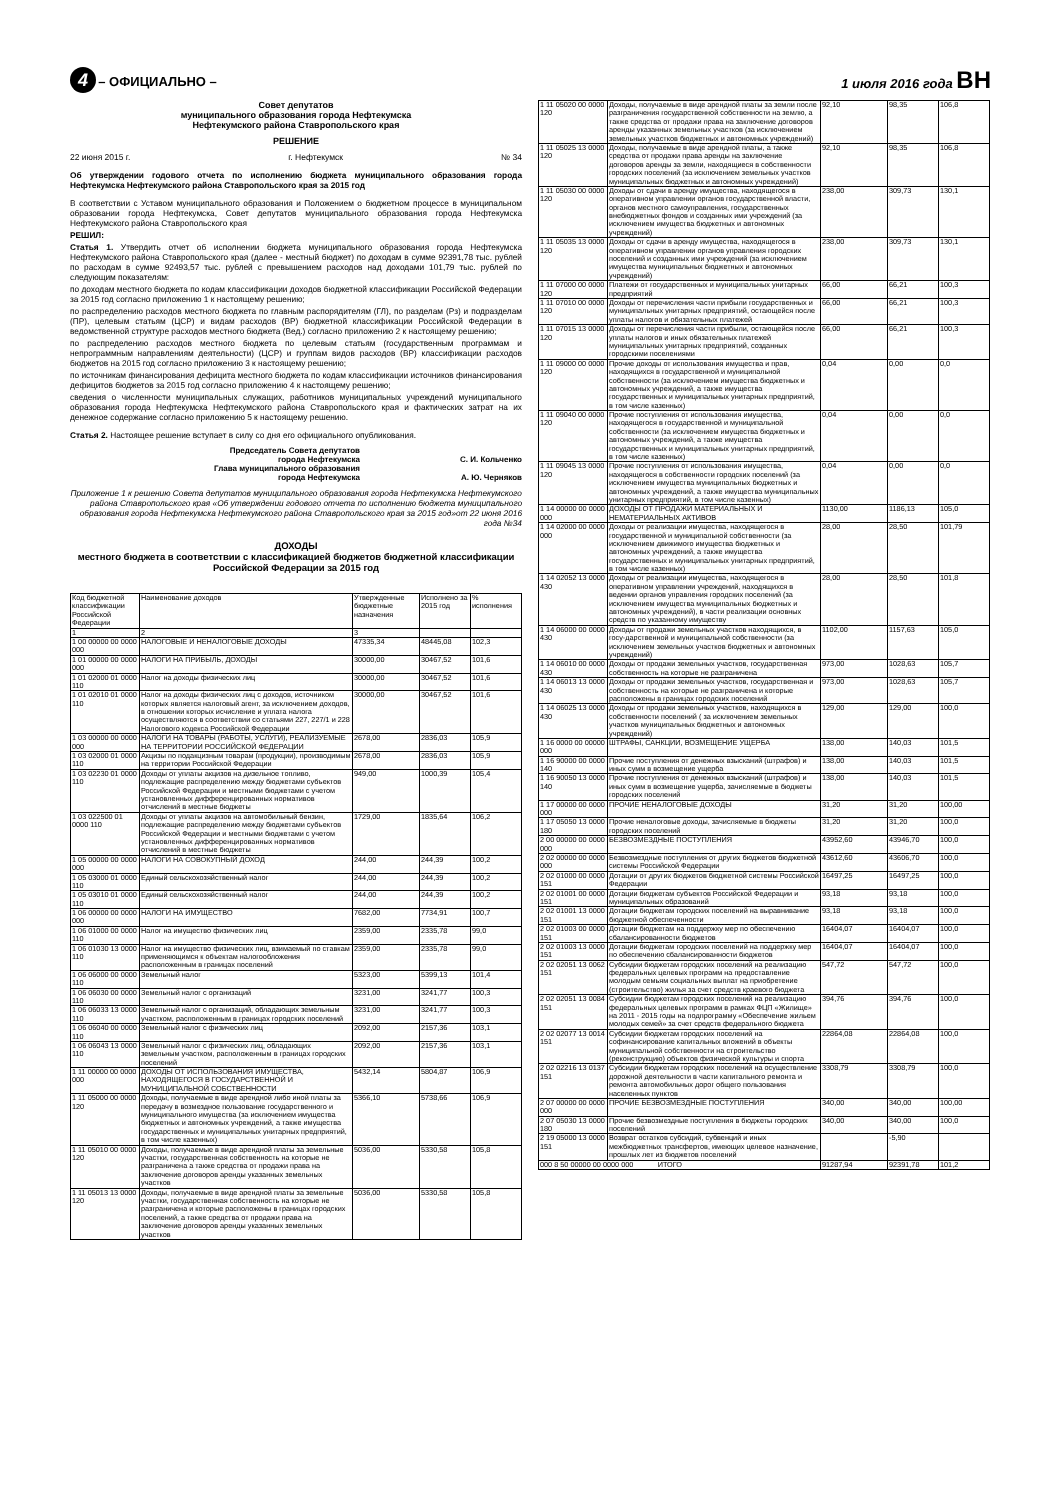4 – ОФИЦИАЛЬНО – 1 июля 2016 года ВН
Совет депутатов
муниципального образования города Нефтекумска
Нефтекумского района Ставропольского края
РЕШЕНИЕ
22 июня 2015 г. г. Нефтекумск № 34
Об утверждении годового отчета по исполнению бюджета муниципального образования города Нефтекумска Нефтекумского района Ставропольского края за 2015 год
В соответствии с Уставом муниципального образования и Положением о бюджетном процессе в муниципальном образовании города Нефтекумска, Совет депутатов муниципального образования города Нефтекумска Нефтекумского района Ставропольского края
РЕШИЛ:
Статья 1. Утвердить отчет об исполнении бюджета муниципального образования города Нефтекумска Нефтекумского района Ставропольского края (далее - местный бюджет) по доходам в сумме 92391,78 тыс. рублей по расходам в сумме 92493,57 тыс. рублей с превышением расходов над доходами 101,79 тыс. рублей по следующим показателям:
по доходам местного бюджета по кодам классификации доходов бюджетной классификации Российской Федерации за 2015 год согласно приложению 1 к настоящему решению;
по распределению расходов местного бюджета по главным распорядителям (ГЛ), по разделам (Рз) и подразделам (ПР), целевым статьям (ЦСР) и видам расходов (ВР) бюджетной классификации Российской Федерации в ведомственной структуре расходов местного бюджета (Вед.) согласно приложению 2 к настоящему решению;
по распределению расходов местного бюджета по целевым статьям (государственным программам и непрограммным направлениям деятельности) (ЦСР) и группам видов расходов (ВР) классификации расходов бюджетов на 2015 год согласно приложению 3 к настоящему решению;
по источникам финансирования дефицита местного бюджета по кодам классификации источников финансирования дефицитов бюджетов за 2015 год согласно приложению 4 к настоящему решению;
сведения о численности муниципальных служащих, работников муниципальных учреждений муниципального образования города Нефтекумска Нефтекумского района Ставропольского края и фактических затрат на их денежное содержание согласно приложению 5 к настоящему решению.
Статья 2. Настоящее решение вступает в силу со дня его официального опубликования.
Председатель Совета депутатов
города Нефтекумска
Глава муниципального образования
города Нефтекумска
С. И. Кольченко
А. Ю. Черняков
Приложение 1 к решению Совета депутатов муниципального образования города Нефтекумска Нефтекумского района Ставропольского края «Об утверждении годового отчета по исполнению бюджета муниципального образования города Нефтекумска Нефтекумского района Ставропольского края за 2015 год»от 22 июня 2016 года №34
ДОХОДЫ
местного бюджета в соответствии с классификацией бюджетов бюджетной классификации Российской Федерации за 2015 год
| Код бюджетной классификации Российской Федерации | Наименование доходов | Утвержденные бюджетные назначения | Исполнено за 2015 год | % исполнения |
| --- | --- | --- | --- | --- |
| 1 | 2 | 3 | | |
| 1 00 00000 00 0000 000 | НАЛОГОВЫЕ И НЕНАЛОГОВЫЕ ДОХОДЫ | 47335,34 | 48445,08 | 102,3 |
| 1 01 00000 00 0000 000 | НАЛОГИ НА ПРИБЫЛЬ, ДОХОДЫ | 30000,00 | 30467,52 | 101,6 |
| 1 01 02000 01 0000 110 | Налог на доходы физических лиц | 30000,00 | 30467,52 | 101,6 |
| 1 01 02010 01 0000 110 | Налог на доходы физических лиц с доходов, источником которых является налоговый агент, за исключением доходов, в отношении которых исчисление и уплата налога осуществляются в соответствии со статьями 227, 227/1 и 228 Налогового кодекса Российской Федерации | 30000,00 | 30467,52 | 101,6 |
| 1 03 00000 00 0000 000 | НАЛОГИ НА ТОВАРЫ (РАБОТЫ, УСЛУГИ), РЕАЛИЗУЕМЫЕ НА ТЕРРИТОРИИ РОССИЙСКОЙ ФЕДЕРАЦИИ | 2678,00 | 2836,03 | 105,9 |
| 1 03 02000 01 0000 110 | Акцизы по подакцизным товарам (продукции), производимым на территории Российской Федерации | 2678,00 | 2836,03 | 105,9 |
| 1 03 02230 01 0000 110 | Доходы от уплаты акцизов на дизельное топливо, подлежащие распределению между бюджетами субъектов Российской Федерации и местными бюджетами с учетом установленных дифференцированных нормативов отчислений в местные бюджеты | 949,00 | 1000,39 | 105,4 |
| 1 03 022500 01 0000 110 | Доходы от уплаты акцизов на автомобильный бензин, подлежащие распределению между бюджетами субъектов Российской Федерации и местными бюджетами с учетом установленных дифференцированных нормативов отчислений в местные бюджеты | 1729,00 | 1835,64 | 106,2 |
| 1 05 00000 00 0000 000 | НАЛОГИ НА СОВОКУПНЫЙ ДОХОД | 244,00 | 244,39 | 100,2 |
| 1 05 03000 01 0000 110 | Единый сельскохозяйственный налог | 244,00 | 244,39 | 100,2 |
| 1 05 03010 01 0000 110 | Единый сельскохозяйственный налог | 244,00 | 244,39 | 100,2 |
| 1 06 00000 00 0000 000 | НАЛОГИ НА ИМУЩЕСТВО | 7682,00 | 7734,91 | 100,7 |
| 1 06 01000 00 0000 110 | Налог на имущество физических лиц | 2359,00 | 2335,78 | 99,0 |
| 1 06 01030 13 0000 110 | Налог на имущество физических лиц, взимаемый по ставкам применяющимся к объектам налогообложения расположенным в границах поселений | 2359,00 | 2335,78 | 99,0 |
| 1 06 06000 00 0000 110 | Земельный налог | 5323,00 | 5399,13 | 101,4 |
| 1 06 06030 00 0000 110 | Земельный налог с организаций | 3231,00 | 3241,77 | 100,3 |
| 1 06 06033 13 0000 110 | Земельный налог с организаций, обладающих земельным участком, расположенным в границах городских поселений | 3231,00 | 3241,77 | 100,3 |
| 1 06 06040 00 0000 110 | Земельный налог с физических лиц | 2092,00 | 2157,36 | 103,1 |
| 1 06 06043 13 0000 110 | Земельный налог с физических лиц, обладающих земельным участком, расположенным в границах городских поселений | 2092,00 | 2157,36 | 103,1 |
| 1 11 00000 00 0000 000 | ДОХОДЫ ОТ ИСПОЛЬЗОВАНИЯ ИМУЩЕСТВА, НАХОДЯЩЕГОСЯ В ГОСУДАРСТВЕННОЙ И МУНИЦИПАЛЬНОЙ СОБСТВЕННОСТИ | 5432,14 | 5804,87 | 106,9 |
| 1 11 05000 00 0000 120 | Доходы, получаемые в виде арендной либо иной платы за передачу в возмездное пользование государственного и муниципального имущества (за исключением имущества бюджетных и автономных учреждений, а также имущества государственных и муниципальных унитарных предприятий, в том числе казенных) | 5366,10 | 5738,66 | 106,9 |
| 1 11 05010 00 0000 120 | Доходы, получаемые в виде арендной платы за земельные участки, государственная собственность на которые не разграничена а также средства от продажи права на заключение договоров аренды указанных земельных участков | 5036,00 | 5330,58 | 105,8 |
| 1 11 05013 13 0000 120 | Доходы, получаемые в виде арендной платы за земельные участки, государственная собственность на которые не разграничена и которые расположены в границах городских поселений, а также средства от продажи права на заключение договоров аренды указанных земельных участков | 5036,00 | 5330,58 | 105,8 |
| 1 11 05020 00 0000 120 | Доходы, получаемые в виде арендной платы за земли после разграничения государственной собственности на землю, а также средства от продажи права на заключение договоров аренды указанных земельных участков (за исключением земельных участков бюджетных и автономных учреждений) | 92,10 | 98,35 | 106,8 |
| 1 11 05025 13 0000 120 | Доходы, получаемые в виде арендной платы, а также средства от продажи права аренды на заключение договоров аренды за земли, находящиеся в собственности городских поселений (за исключением земельных участков муниципальных бюджетных и автономных учреждений) | 92,10 | 98,35 | 106,8 |
| 1 11 05030 00 0000 120 | Доходы от сдачи в аренду имущества, находящегося в оперативном управлении органов государственной власти, органов местного самоуправления, государственных внебюджетных фондов и созданных ими учреждений (за исключением имущества бюджетных и автономных учреждений) | 238,00 | 309,73 | 130,1 |
| 1 11 05035 13 0000 120 | Доходы от сдачи в аренду имущества, находящегося в оперативном управлении органов управления городских поселений и созданных ими учреждений (за исключением имущества муниципальных бюджетных и автономных учреждений) | 238,00 | 309,73 | 130,1 |
| 1 11 07000 00 0000 120 | Платежи от государственных и муниципальных унитарных предприятий | 66,00 | 66,21 | 100,3 |
| 1 11 07010 00 0000 120 | Доходы от перечисления части прибыли государственных и муниципальных унитарных предприятий, остающейся после уплаты налогов и обязательных платежей | 66,00 | 66,21 | 100,3 |
| 1 11 07015 13 0000 120 | Доходы от перечисления части прибыли, остающейся после уплаты налогов и иных обязательных платежей муниципальных унитарных предприятий, созданных городскими поселениями | 66,00 | 66,21 | 100,3 |
| 1 11 09000 00 0000 120 | Прочие доходы от использования имущества и прав, находящихся в государственной и муниципальной собственности (за исключением имущества бюджетных и автономных учреждений, а также имущества государственных и муниципальных унитарных предприятий, в том числе казенных) | 0,04 | 0,00 | 0,0 |
| 1 11 09040 00 0000 120 | Прочие поступления от использования имущества, находящегося в государственной и муниципальной собственности (за исключением имущества бюджетных и автономных учреждений, а также имущества государственных и муниципальных унитарных предприятий, в том числе казенных) | 0,04 | 0,00 | 0,0 |
| 1 11 09045 13 0000 120 | Прочие поступления от использования имущества, находящегося в собственности городских поселений (за исключением имущества муниципальных бюджетных и автономных учреждений, а также имущества муниципальных унитарных предприятий, в том числе казенных) | 0,04 | 0,00 | 0,0 |
| 1 14 00000 00 0000 000 | ДОХОДЫ ОТ ПРОДАЖИ МАТЕРИАЛЬНЫХ И НЕМАТЕРИАЛЬНЫХ АКТИВОВ | 1130,00 | 1186,13 | 105,0 |
| 1 14 02000 00 0000 000 | Доходы от реализации имущества, находящегося в государственной и муниципальной собственности (за исключением движимого имущества бюджетных и автономных учреждений, а также имущества государственных и муниципальных унитарных предприятий, в том числе казенных) | 28,00 | 28,50 | 101,79 |
| 1 14 02052 13 0000 430 | Доходы от реализации имущества, находящегося в оперативном управлении учреждений, находящихся в ведении органов управления городских поселений (за исключением имущества муниципальных бюджетных и автономных учреждений), в части реализации основных средств по указанному имуществу | 28,00 | 28,50 | 101,8 |
| 1 14 06000 00 0000 430 | Доходы от продажи земельных участков находящихся, в госу-дарственной и муниципальной собственности (за исключением земельных участков бюджетных и автономных учреждений) | 1102,00 | 1157,63 | 105,0 |
| 1 14 06010 00 0000 430 | Доходы от продажи земельных участков, государственная собственность на которые не разграничена | 973,00 | 1028,63 | 105,7 |
| 1 14 06013 13 0000 430 | Доходы от продажи земельных участков, государственная и собственность на которые не разграничена и которые расположены в границах городских поселений | 973,00 | 1028,63 | 105,7 |
| 1 14 06025 13 0000 430 | Доходы от продажи земельных участков, находящихся в собственности поселений ( за исключением земельных участков муниципальных бюджетных и автономных учреждений) | 129,00 | 129,00 | 100,0 |
| 1 16 0000 00 00000 000 | ШТРАФЫ, САНКЦИИ, ВОЗМЕЩЕНИЕ УЩЕРБА | 138,00 | 140,03 | 101,5 |
| 1 16 90000 00 0000 140 | Прочие поступления от денежных взысканий (штрафов) и иных сумм в возмещение ущерба | 138,00 | 140,03 | 101,5 |
| 1 16 90050 13 0000 140 | Прочие поступления от денежных взысканий (штрафов) и иных сумм в возмещение ущерба, зачисляемые в бюджеты городских поселений | 138,00 | 140,03 | 101,5 |
| 1 17 00000 00 0000 000 | ПРОЧИЕ НЕНАЛОГОВЫЕ ДОХОДЫ | 31,20 | 31,20 | 100,00 |
| 1 17 05050 13 0000 180 | Прочие неналоговые доходы, зачисляемые в бюджеты городских поселений | 31,20 | 31,20 | 100,0 |
| 2 00 00000 00 0000 000 | БЕЗВОЗМЕЗДНЫЕ ПОСТУПЛЕНИЯ | 43952,60 | 43946,70 | 100,0 |
| 2 02 00000 00 0000 000 | Безвозмездные поступления от других бюджетов бюджетной системы Российской Федерации | 43612,60 | 43606,70 | 100,0 |
| 2 02 01000 00 0000 151 | Дотации от других бюджетов бюджетной системы Российской Федерации | 16497,25 | 16497,25 | 100,0 |
| 2 02 01001 00 0000 151 | Дотации бюджетам субъектов Российской Федерации и муниципальных образований | 93,18 | 93,18 | 100,0 |
| 2 02 01001 13 0000 151 | Дотации бюджетам городских поселений на выравнивание бюджетной обеспеченности | 93,18 | 93,18 | 100,0 |
| 2 02 01003 00 0000 151 | Дотации бюджетам на поддержку мер по обеспечению сбалансированности бюджетов | 16404,07 | 16404,07 | 100,0 |
| 2 02 01003 13 0000 151 | Дотации бюджетам городских поселений на поддержку мер по обеспечению сбалансированности бюджетов | 16404,07 | 16404,07 | 100,0 |
| 2 02 02051 13 0062 151 | Субсидии бюджетам городских поселений на реализацию федеральных целевых программ на предоставление молодым семьям социальных выплат на приобретение (строительство) жилья за счет средств краевого бюджета | 547,72 | 547,72 | 100,0 |
| 2 02 02051 13 0084 151 | Субсидии бюджетам городских поселений на реализацию федеральных целевых программ в рамках ФЦП «Жилище» на 2011 - 2015 годы на подпрограмму «Обеспечение жильем молодых семей» за счет средств федерального бюджета | 394,76 | 394,76 | 100,0 |
| 2 02 02077 13 0014 151 | Субсидии бюджетам городских поселений на софинансирование капитальных вложений в объекты муниципальной собственности на строительство (реконструкцию) объектов физической культуры и спорта | 22864,08 | 22864,08 | 100,0 |
| 2 02 02216 13 0137 151 | Субсидии бюджетам городских поселений на осуществление дорожной деятельности в части капитального ремонта и ремонта автомобильных дорог общего пользования населенных пунктов | 3308,79 | 3308,79 | 100,0 |
| 2 07 00000 00 0000 000 | ПРОЧИЕ БЕЗВОЗМЕЗДНЫЕ ПОСТУПЛЕНИЯ | 340,00 | 340,00 | 100,00 |
| 2 07 05030 13 0000 180 | Прочие безвозмездные поступления в бюджеты городских поселений | 340,00 | 340,00 | 100,0 |
| 2 19 05000 13 0000 151 | Возврат остатков субсидий, субвенций и иных межбюджетных трансфертов, имеющих целевое назначение, прошлых лет из бюджетов поселений | | -5,90 | |
| 000 8 50 00000 00 0000 000 ИТОГО | | 91287,94 | 92391,78 | 101,2 |